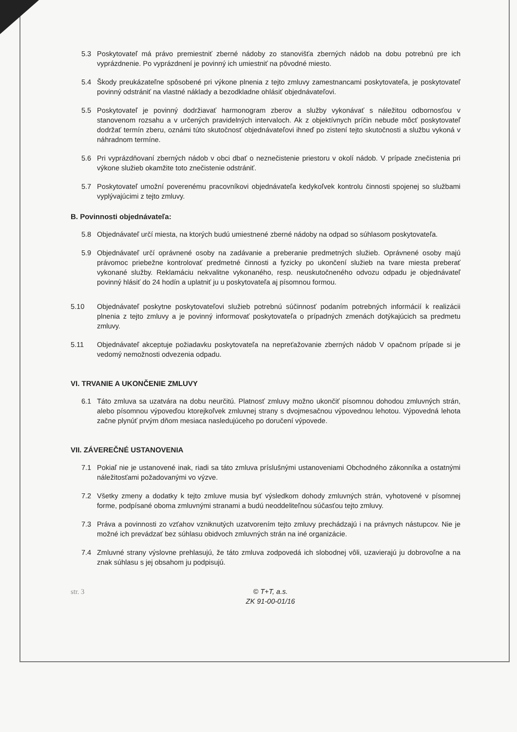5.3 Poskytovateľ má právo premiestniť zberné nádoby zo stanovišťa zberných nádob na dobu potrebnú pre ich vyprázdnenie. Po vyprázdnení je povinný ich umiestniť na pôvodné miesto.
5.4 Škody preukázateľne spôsobené pri výkone plnenia z tejto zmluvy zamestnancami poskytovateľa, je poskytovateľ povinný odstrániť na vlastné náklady a bezodkladne ohlásiť objednávateľovi.
5.5 Poskytovateľ je povinný dodržiavať harmonogram zberov a služby vykonávať s náležitou odbornosťou v stanovenom rozsahu a v určených pravidelných intervaloch. Ak z objektívnych príčin nebude môcť poskytovateľ dodržať termín zberu, oznámi túto skutočnosť objednávateľovi ihneď po zistení tejto skutočnosti a službu vykoná v náhradnom termíne.
5.6 Pri vyprázdňovaní zberných nádob v obci dbať o neznečistenie priestoru v okolí nádob. V prípade znečistenia pri výkone služieb okamžite toto znečistenie odstrániť.
5.7 Poskytovateľ umožní poverenému pracovníkovi objednávateľa kedykoľvek kontrolu činnosti spojenej so službami vyplývajúcimi z tejto zmluvy.
B. Povinnosti objednávateľa:
5.8 Objednávateľ určí miesta, na ktorých budú umiestnené zberné nádoby na odpad so súhlasom poskytovateľa.
5.9 Objednávateľ určí oprávnené osoby na zadávanie a preberanie predmetných služieb. Oprávnené osoby majú právomoc priebežne kontrolovať predmetné činnosti a fyzicky po ukončení služieb na tvare miesta preberať vykonané služby. Reklamáciu nekvalitne vykonaného, resp. neuskutočneného odvozu odpadu je objednávateľ povinný hlásiť do 24 hodín a uplatniť ju u poskytovateľa aj písomnou formou.
5.10 Objednávateľ poskytne poskytovateľovi služieb potrebnú súčinnosť podaním potrebných informácií k realizácii plnenia z tejto zmluvy a je povinný informovať poskytovateľa o prípadných zmenách dotýkajúcich sa predmetu zmluvy.
5.11 Objednávateľ akceptuje požiadavku poskytovateľa na nepreťažovanie zberných nádob V opačnom prípade si je vedomý nemožnosti odvezenia odpadu.
VI. TRVANIE A UKONČENIE ZMLUVY
6.1 Táto zmluva sa uzatvára na dobu neurčitú. Platnosť zmluvy možno ukončiť písomnou dohodou zmluvných strán, alebo písomnou výpoveďou ktorejkoľvek zmluvnej strany s dvojmesačnou výpovednou lehotou. Výpovedná lehota začne plynúť prvým dňom mesiaca nasledujúceho po doručení výpovede.
VII. ZÁVEREČNÉ USTANOVENIA
7.1 Pokiaľ nie je ustanovené inak, riadi sa táto zmluva príslušnými ustanoveniami Obchodného zákonníka a ostatnými náležitosťami požadovanými vo výzve.
7.2 Všetky zmeny a dodatky k tejto zmluve musia byť výsledkom dohody zmluvných strán, vyhotovené v písomnej forme, podpísané oboma zmluvnými stranami a budú neoddeliteľnou súčasťou tejto zmluvy.
7.3 Práva a povinnosti zo vzťahov vzniknutých uzatvorením tejto zmluvy prechádzajú i na právnych nástupcov. Nie je možné ich prevádzať bez súhlasu obidvoch zmluvných strán na iné organizácie.
7.4 Zmluvné strany výslovne prehlasujú, že táto zmluva zodpovedá ich slobodnej vôli, uzavierajú ju dobrovoľne a na znak súhlasu s jej obsahom ju podpisujú.
str. 3 © T+T, a.s.
ZK 91-00-01/16